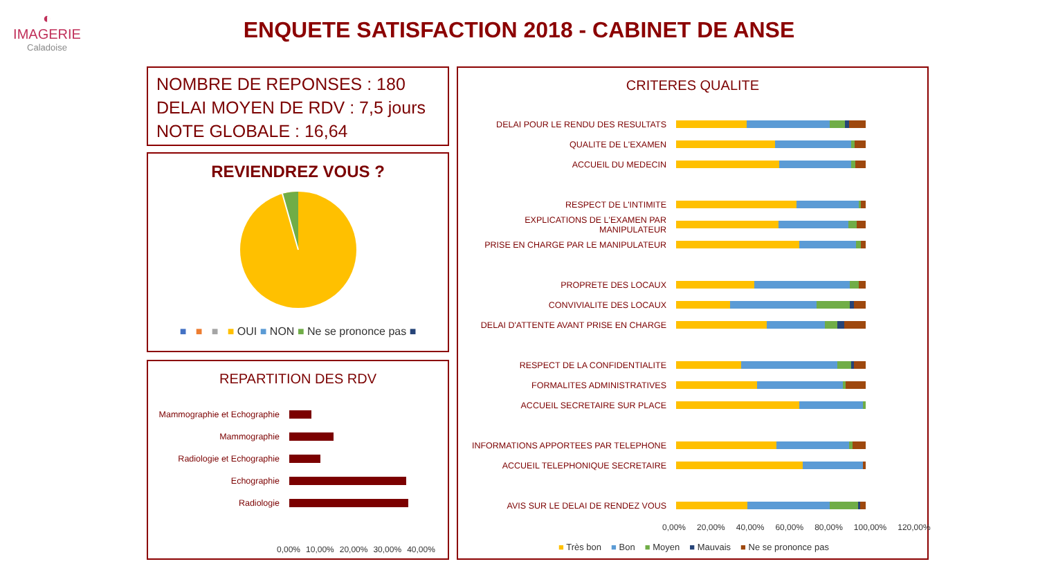◐
IMAGERIE
Caladoise
ENQUETE SATISFACTION 2018 - CABINET DE ANSE
NOMBRE DE REPONSES : 180
DELAI MOYEN DE RDV : 7,5 jours
NOTE GLOBALE : 16,64
REVIENDREZ VOUS ?
■ ■ ■ ■ OUI ■ NON ■ Ne se prononce pas ■
REPARTITION DES RDV
Mammographie et Echographie
Mammographie
Radiologie et Echographie
Echographie
Radiologie
0,00% 10,00% 20,00% 30,00% 40,00%
CRITERES QUALITE
DELAI POUR LE RENDU DES RESULTATS
QUALITE DE L'EXAMEN
ACCUEIL DU MEDECIN
RESPECT DE L'INTIMITE
EXPLICATIONS DE L'EXAMEN PAR MANIPULATEUR
PRISE EN CHARGE PAR LE MANIPULATEUR
PROPRETE DES LOCAUX
CONVIVIALITE DES LOCAUX
DELAI D'ATTENTE AVANT PRISE EN CHARGE
RESPECT DE LA CONFIDENTIALITE
FORMALITES ADMINISTRATIVES
ACCUEIL SECRETAIRE SUR PLACE
INFORMATIONS APPORTEES PAR TELEPHONE
ACCUEIL TELEPHONIQUE SECRETAIRE
AVIS SUR LE DELAI DE RENDEZ VOUS
0,00% 20,00% 40,00% 60,00% 80,00% 100,00% 120,00%
■ Très bon ■ Bon ■ Moyen ■ Mauvais ■ Ne se prononce pas